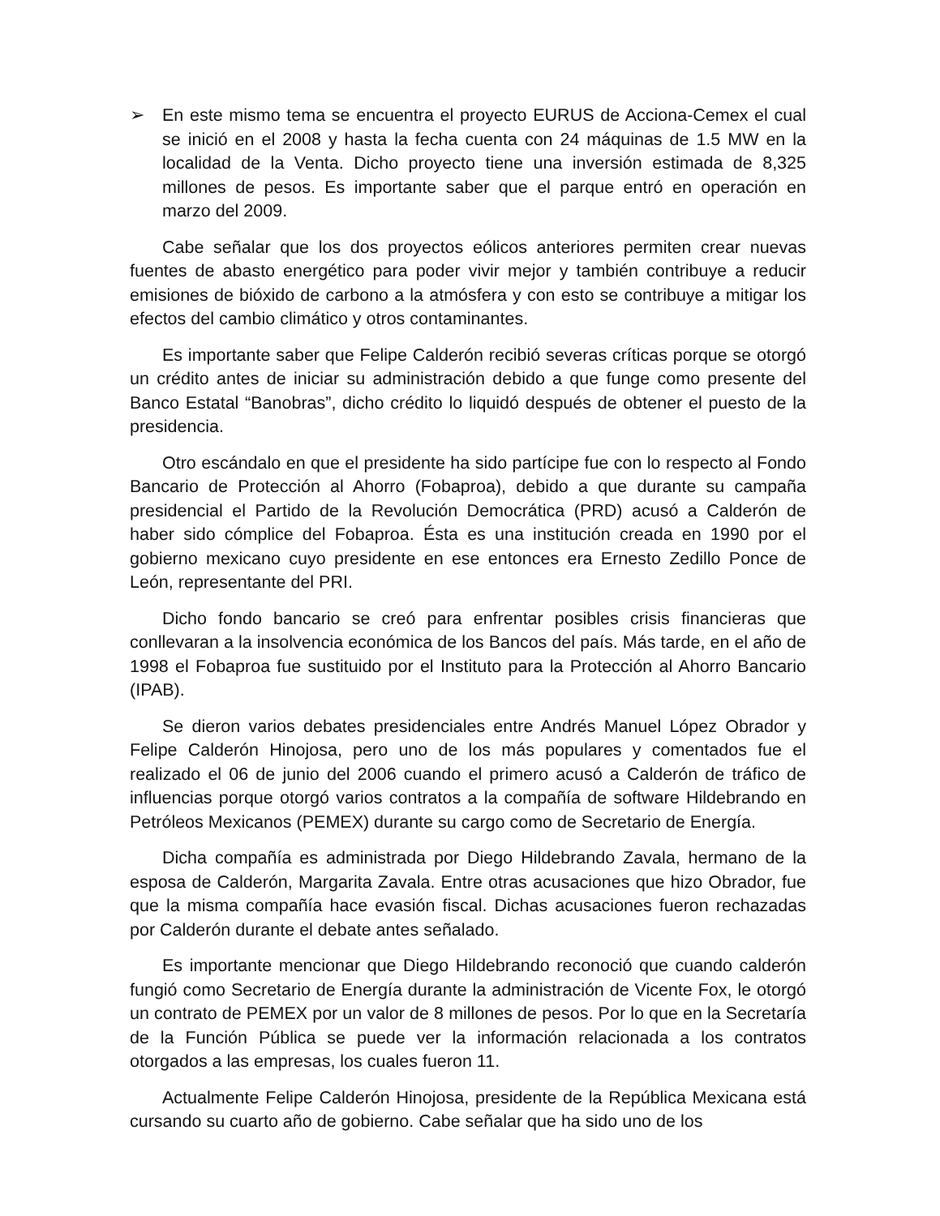➢ En este mismo tema se encuentra el proyecto EURUS de Acciona-Cemex el cual se inició en el 2008 y hasta la fecha cuenta con 24 máquinas de 1.5 MW en la localidad de la Venta. Dicho proyecto tiene una inversión estimada de 8,325 millones de pesos. Es importante saber que el parque entró en operación en marzo del 2009.
Cabe señalar que los dos proyectos eólicos anteriores permiten crear nuevas fuentes de abasto energético para poder vivir mejor y también contribuye a reducir emisiones de bióxido de carbono a la atmósfera y con esto se contribuye a mitigar los efectos del cambio climático y otros contaminantes.
Es importante saber que Felipe Calderón recibió severas críticas porque se otorgó un crédito antes de iniciar su administración debido a que funge como presente del Banco Estatal “Banobras”, dicho crédito lo liquidó después de obtener el puesto de la presidencia.
Otro escándalo en que el presidente ha sido partícipe fue con lo respecto al Fondo Bancario de Protección al Ahorro (Fobaproa), debido a que durante su campaña presidencial el Partido de la Revolución Democrática (PRD) acusó a Calderón de haber sido cómplice del Fobaproa. Ésta es una institución creada en 1990 por el gobierno mexicano cuyo presidente en ese entonces era Ernesto Zedillo Ponce de León, representante del PRI.
Dicho fondo bancario se creó para enfrentar posibles crisis financieras que conllevaran a la insolvencia económica de los Bancos del país. Más tarde, en el año de 1998 el Fobaproa fue sustituido por el Instituto para la Protección al Ahorro Bancario (IPAB).
Se dieron varios debates presidenciales entre Andrés Manuel López Obrador y Felipe Calderón Hinojosa, pero uno de los más populares y comentados fue el realizado el 06 de junio del 2006 cuando el primero acusó a Calderón de tráfico de influencias porque otorgó varios contratos a la compañía de software Hildebrando en Petróleos Mexicanos (PEMEX) durante su cargo como de Secretario de Energía.
Dicha compañía es administrada por Diego Hildebrando Zavala, hermano de la esposa de Calderón, Margarita Zavala. Entre otras acusaciones que hizo Obrador, fue que la misma compañía hace evasión fiscal. Dichas acusaciones fueron rechazadas por Calderón durante el debate antes señalado.
Es importante mencionar que Diego Hildebrando reconoció que cuando calderón fungió como Secretario de Energía durante la administración de Vicente Fox, le otorgó un contrato de PEMEX por un valor de 8 millones de pesos. Por lo que en la Secretaría de la Función Pública se puede ver la información relacionada a los contratos otorgados a las empresas, los cuales fueron 11.
Actualmente Felipe Calderón Hinojosa, presidente de la República Mexicana está cursando su cuarto año de gobierno. Cabe señalar que ha sido uno de los